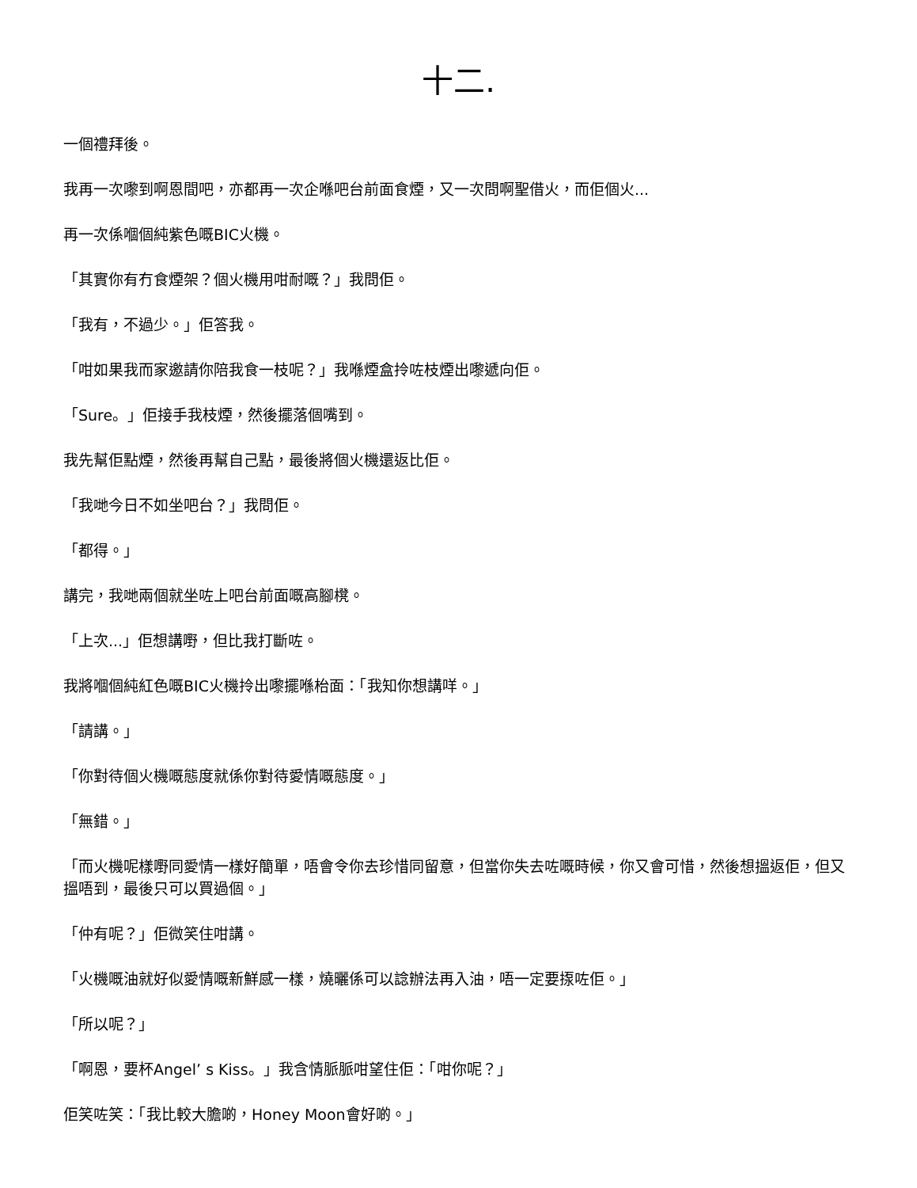十二.
一個禮拜後。
我再一次嚟到啊恩間吧，亦都再一次企喺吧台前面食煙，又一次問啊聖借火，而佢個火...
再一次係嗰個純紫色嘅BIC火機。
「其實你有冇食煙架？個火機用咁耐嘅？」我問佢。
「我有，不過少。」佢答我。
「咁如果我而家邀請你陪我食一枝呢？」我喺煙盒拎咗枝煙出嚟遞向佢。
「Sure。」佢接手我枝煙，然後擺落個嘴到。
我先幫佢點煙，然後再幫自己點，最後將個火機還返比佢。
「我哋今日不如坐吧台？」我問佢。
「都得。」
講完，我哋兩個就坐咗上吧台前面嘅高腳櫈。
「上次...」佢想講嘢，但比我打斷咗。
我將嗰個純紅色嘅BIC火機拎出嚟擺喺枱面：「我知你想講咩。」
「請講。」
「你對待個火機嘅態度就係你對待愛情嘅態度。」
「無錯。」
「而火機呢樣嘢同愛情一樣好簡單，唔會令你去珍惜同留意，但當你失去咗嘅時候，你又會可惜，然後想搵返佢，但又搵唔到，最後只可以買過個。」
「仲有呢？」佢微笑住咁講。
「火機嘅油就好似愛情嘅新鮮感一樣，燒曬係可以諗辦法再入油，唔一定要揼咗佢。」
「所以呢？」
「啊恩，要杯Angel’ s Kiss。」我含情脈脈咁望住佢：「咁你呢？」
佢笑咗笑：「我比較大膽啲，Honey Moon會好啲。」